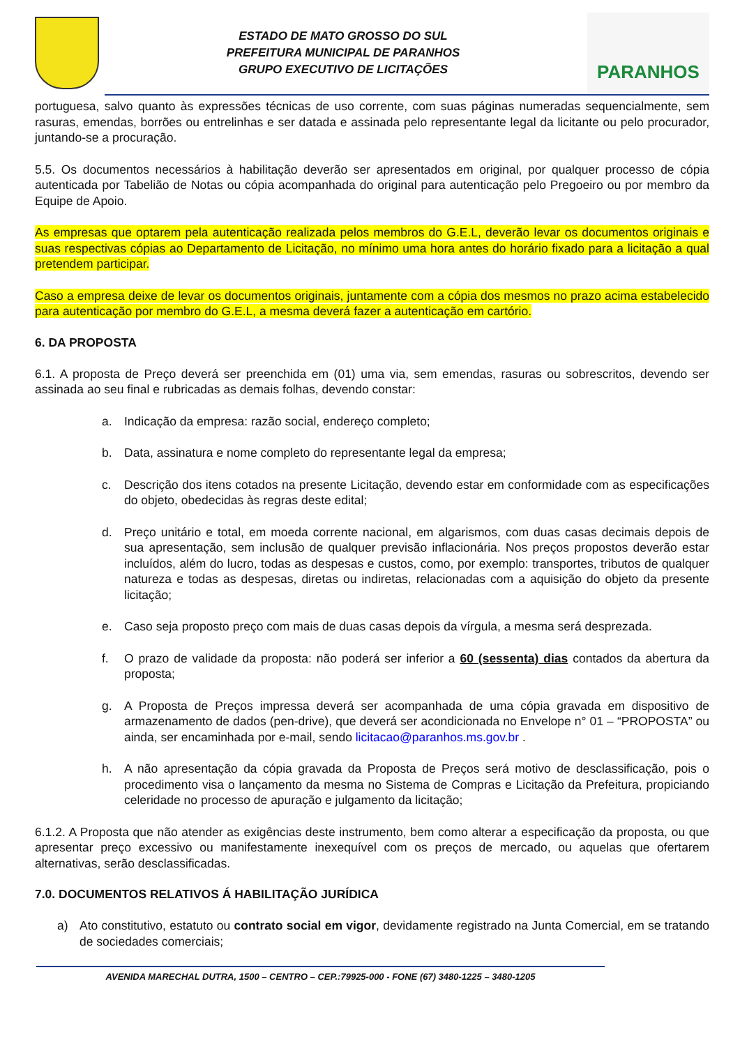ESTADO DE MATO GROSSO DO SUL
PREFEITURA MUNICIPAL DE PARANHOS
GRUPO EXECUTIVO DE LICITAÇÕES
PARANHOS
portuguesa, salvo quanto às expressões técnicas de uso corrente, com suas páginas numeradas sequencialmente, sem rasuras, emendas, borrões ou entrelinhas e ser datada e assinada pelo representante legal da licitante ou pelo procurador, juntando-se a procuração.
5.5. Os documentos necessários à habilitação deverão ser apresentados em original, por qualquer processo de cópia autenticada por Tabelião de Notas ou cópia acompanhada do original para autenticação pelo Pregoeiro ou por membro da Equipe de Apoio.
As empresas que optarem pela autenticação realizada pelos membros do G.E.L, deverão levar os documentos originais e suas respectivas cópias ao Departamento de Licitação, no mínimo uma hora antes do horário fixado para a licitação a qual pretendem participar.
Caso a empresa deixe de levar os documentos originais, juntamente com a cópia dos mesmos no prazo acima estabelecido para autenticação por membro do G.E.L, a mesma deverá fazer a autenticação em cartório.
6. DA PROPOSTA
6.1. A proposta de Preço deverá ser preenchida em (01) uma via, sem emendas, rasuras ou sobrescritos, devendo ser assinada ao seu final e rubricadas as demais folhas, devendo constar:
a. Indicação da empresa: razão social, endereço completo;
b. Data, assinatura e nome completo do representante legal da empresa;
c. Descrição dos itens cotados na presente Licitação, devendo estar em conformidade com as especificações do objeto, obedecidas às regras deste edital;
d. Preço unitário e total, em moeda corrente nacional, em algarismos, com duas casas decimais depois de sua apresentação, sem inclusão de qualquer previsão inflacionária. Nos preços propostos deverão estar incluídos, além do lucro, todas as despesas e custos, como, por exemplo: transportes, tributos de qualquer natureza e todas as despesas, diretas ou indiretas, relacionadas com a aquisição do objeto da presente licitação;
e. Caso seja proposto preço com mais de duas casas depois da vírgula, a mesma será desprezada.
f. O prazo de validade da proposta: não poderá ser inferior a 60 (sessenta) dias contados da abertura da proposta;
g. A Proposta de Preços impressa deverá ser acompanhada de uma cópia gravada em dispositivo de armazenamento de dados (pen-drive), que deverá ser acondicionada no Envelope n° 01 – “PROPOSTA” ou ainda, ser encaminhada por e-mail, sendo licitacao@paranhos.ms.gov.br .
h. A não apresentação da cópia gravada da Proposta de Preços será motivo de desclassificação, pois o procedimento visa o lançamento da mesma no Sistema de Compras e Licitação da Prefeitura, propiciando celeridade no processo de apuração e julgamento da licitação;
6.1.2. A Proposta que não atender as exigências deste instrumento, bem como alterar a especificação da proposta, ou que apresentar preço excessivo ou manifestamente inexequível com os preços de mercado, ou aquelas que ofertarem alternativas, serão desclassificadas.
7.0. DOCUMENTOS RELATIVOS Á HABILITAÇÃO JURÍDICA
a) Ato constitutivo, estatuto ou contrato social em vigor, devidamente registrado na Junta Comercial, em se tratando de sociedades comerciais;
AVENIDA MARECHAL DUTRA, 1500 – CENTRO – CEP.:79925-000 - FONE (67) 3480-1225 – 3480-1205